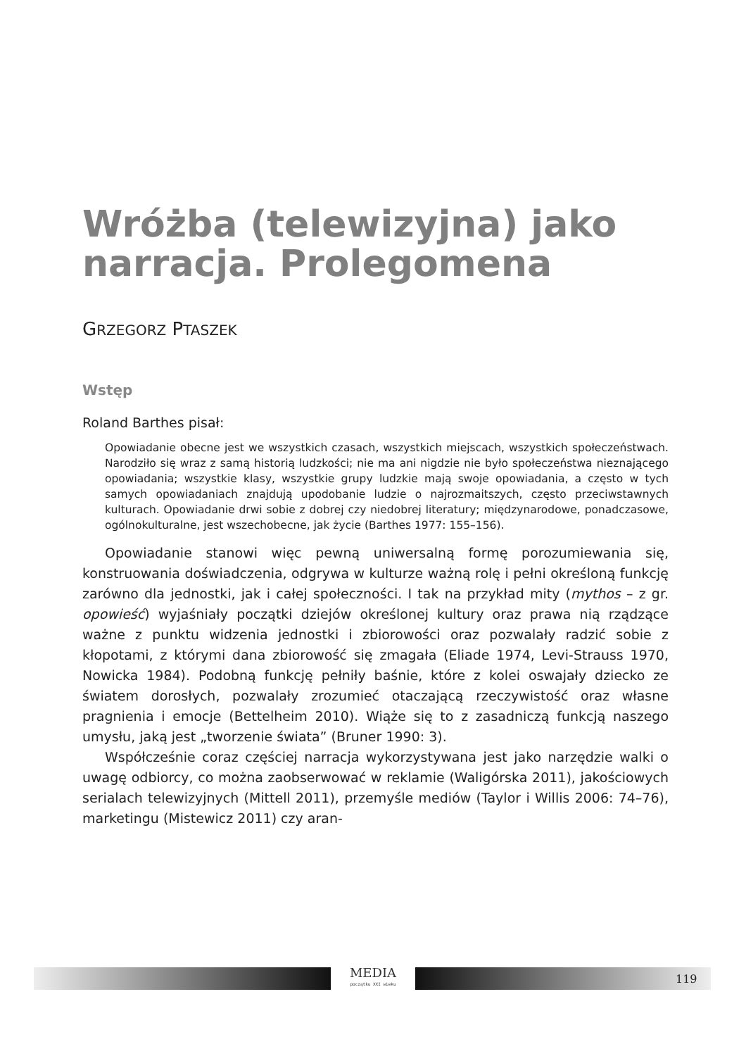Wróżba (telewizyjna) jako narracja. Prolegomena
GRZEGORZ PTASZEK
Wstęp
Roland Barthes pisał:
Opowiadanie obecne jest we wszystkich czasach, wszystkich miejscach, wszystkich społeczeństwach. Narodziło się wraz z samą historią ludzkości; nie ma ani nigdzie nie było społeczeństwa nieznającego opowiadania; wszystkie klasy, wszystkie grupy ludzkie mają swoje opowiadania, a często w tych samych opowiadaniach znajdują upodobanie ludzie o najrozmaitszych, często przeciwstawnych kulturach. Opowiadanie drwi sobie z dobrej czy niedobrej literatury; międzynarodowe, ponadczasowe, ogólnokulturalne, jest wszechobecne, jak życie (Barthes 1977: 155–156).
Opowiadanie stanowi więc pewną uniwersalną formę porozumiewania się, konstruowania doświadczenia, odgrywa w kulturze ważną rolę i pełni określoną funkcję zarówno dla jednostki, jak i całej społeczności. I tak na przykład mity (mythos – z gr. opowieść) wyjaśniały początki dziejów określonej kultury oraz prawa nią rządzące ważne z punktu widzenia jednostki i zbiorowości oraz pozwalały radzić sobie z kłopotami, z którymi dana zbiorowość się zmagała (Eliade 1974, Levi-Strauss 1970, Nowicka 1984). Podobną funkcję pełniły baśnie, które z kolei oswajały dziecko ze światem dorosłych, pozwalały zrozumieć otaczającą rzeczywistość oraz własne pragnienia i emocje (Bettelheim 2010). Wiąże się to z zasadniczą funkcją naszego umysłu, jaką jest „tworzenie świata” (Bruner 1990: 3).
Współcześnie coraz częściej narracja wykorzystywana jest jako narzędzie walki o uwagę odbiorcy, co można zaobserwować w reklamie (Waligórska 2011), jakościowych serialach telewizyjnych (Mittell 2011), przemyśle mediów (Taylor i Willis 2006: 74–76), marketingu (Mistewicz 2011) czy aran-
MEDIA
początku XXI wieku
119